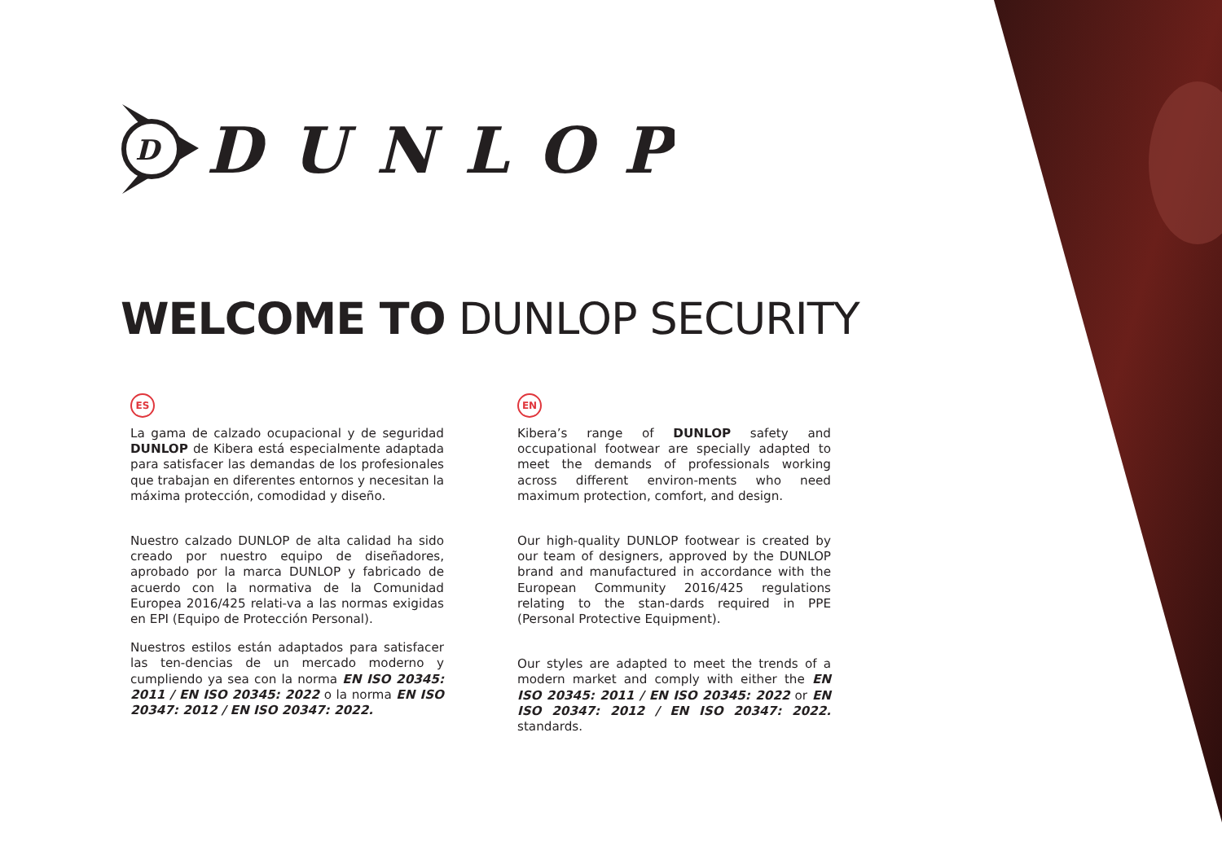D
DUNLOP
WELCOME TO DUNLOP SECURITY
ES
La gama de calzado ocupacional y de seguridad DUNLOP de Kibera está especialmente adaptada para satisfacer las demandas de los profesionales que trabajan en diferentes entornos y necesitan la máxima protección, comodidad y diseño.
Nuestro calzado DUNLOP de alta calidad ha sido creado por nuestro equipo de diseñadores, aprobado por la marca DUNLOP y fabricado de acuerdo con la normativa de la Comunidad Europea 2016/425 relati-va a las normas exigidas en EPI (Equipo de Protección Personal).
Nuestros estilos están adaptados para satisfacer las ten-dencias de un mercado moderno y cumpliendo ya sea con la norma EN ISO 20345: 2011 / EN ISO 20345: 2022 o la norma EN ISO 20347: 2012 / EN ISO 20347: 2022.
EN
Kibera’s range of DUNLOP safety and occupational footwear are specially adapted to meet the demands of professionals working across different environ-ments who need maximum protection, comfort, and design.
Our high-quality DUNLOP footwear is created by our team of designers, approved by the DUNLOP brand and manufactured in accordance with the European Community 2016/425 regulations relating to the stan-dards required in PPE (Personal Protective Equipment).
Our styles are adapted to meet the trends of a modern market and comply with either the EN ISO 20345: 2011 / EN ISO 20345: 2022 or EN ISO 20347: 2012 / EN ISO 20347: 2022. standards.